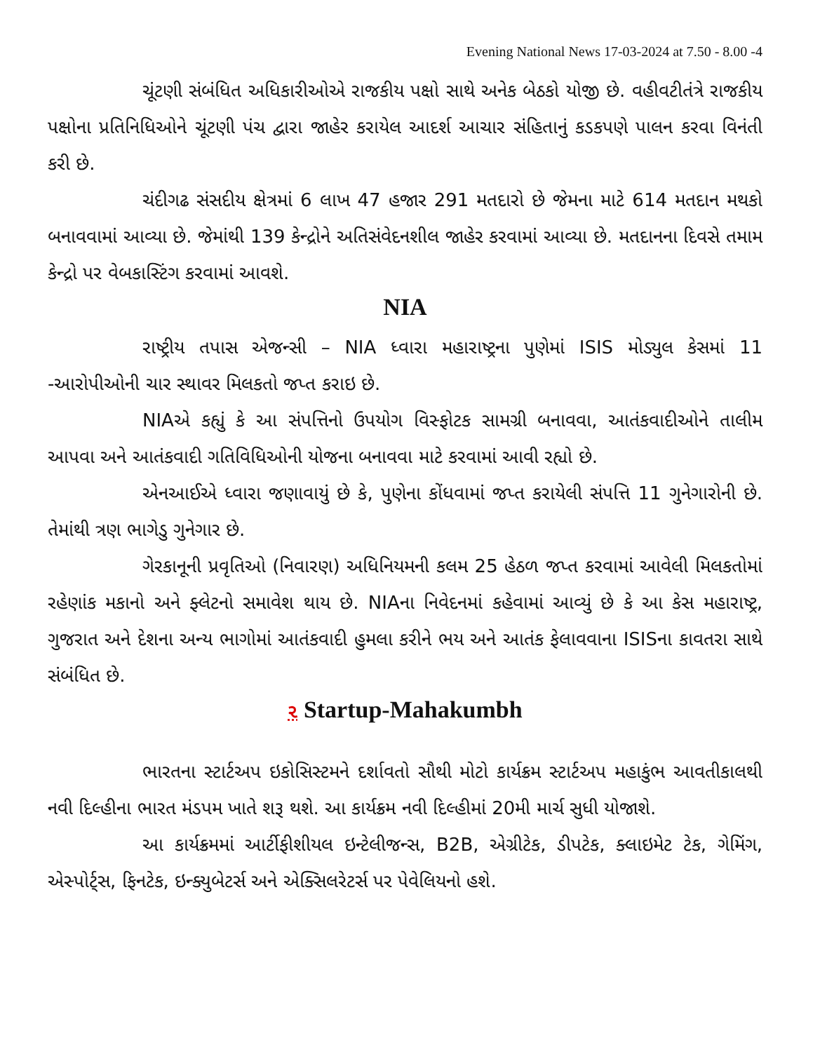Evening National News 17-03-2024 at 7.50 - 8.00 -4
ચૂંટણી સંબંધિત અધિકારીઓએ રાજકીય પક્ષો સાથે અનેક બેઠકો યોજી છે. વહીવટીતંત્રે રાજકીય પક્ષોના પ્રતિનિધિઓને ચૂંટણી પંચ દ્વારા જાહેર કરાયેલ આદર્શ આચાર સંહિતાનું કડકપણે પાલન કરવા વિનંતી કરી છે.
ચંદીગઢ સંસદીય ક્ષેત્રમાં 6 લાખ 47 હજાર 291 મતદારો છે જેમના માટે 614 મતદાન મથકો બનાવવામાં આવ્યા છે. જેમાંથી 139 કેન્દ્રોને અતિસંવેદનશીલ જાહેર કરવામાં આવ્યા છે. મતદાનના દિવસે તમામ કેન્દ્રો પર વેબકાસ્ટિંગ કરવામાં આવશે.
NIA
રાષ્ટ્રીય તપાસ એજન્સી – NIA ધ્વારા મહારાષ્ટ્રના પુણેમાં ISIS મોડ્યુલ કેસમાં 11 -આરોપીઓની ચાર સ્થાવર મિલકતો જપ્ત કરાઇ છે.
NIAએ કહ્યું કે આ સંપત્તિનો ઉપયોગ વિસ્ફોટક સામગ્રી બનાવવા, આતંકવાદીઓને તાલીમ આપવા અને આતંકવાદી ગતિવિધિઓની યોજના બનાવવા માટે કરવામાં આવી રહ્યો છે.
એનઆઈએ ધ્વારા જણાવાયું છે કે, પુણેના કોંધવામાં જપ્ત કરાયેલી સંપત્તિ 11 ગુનેગારોની છે. તેમાંથી ત્રણ ભાગેડુ ગુનેગાર છે.
ગેરકાનૂની પ્રવૃતિઓ (નિવારણ) અધિનિયમની કલમ 25 હેઠળ જપ્ત કરવામાં આવેલી મિલકતોમાં રહેણાંક મકાનો અને ફ્લેટનો સમાવેશ થાય છે. NIAના નિવેદનમાં કહેવામાં આવ્યું છે કે આ કેસ મહારાષ્ટ્ર, ગુજરાત અને દેશના અન્ય ભાગોમાં આતંકવાદી હુમલા કરીને ભય અને આતંક ફેલાવવાના ISISના કાવતરા સાથે સંબંધિત છે.
૨ Startup-Mahakumbh
ભારતના સ્ટાર્ટઅપ ઇકોસિસ્ટમને દર્શાવતો સૌથી મોટો કાર્યક્રમ સ્ટાર્ટઅપ મહાકુંભ આવતીકાલથી નવી દિલ્હીના ભારત મંડપમ ખાતે શરૂ થશે. આ કાર્યક્રમ નવી દિલ્હીમાં 20મી માર્ચ સુધી યોજાશે.
આ કાર્યક્રમમાં આર્ટીફીશીયલ ઇન્ટેલીજન્સ, B2B, એગ્રીટેક, ડીપટેક, ક્લાઇમેટ ટેક, ગેમિંગ, એસ્પોર્ટ્સ, ફિનટેક, ઇન્ક્યુબેટર્સ અને એક્સિલરેટર્સ પર પેવેલિયનો હશે.